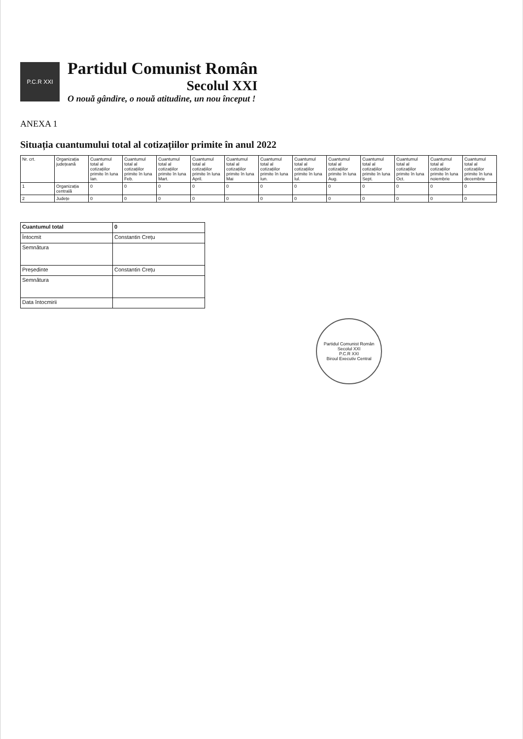P.C.R XXI
Partidul Comunist Român
Secolul XXI
O nouă gândire, o nouă atitudine, un nou început !
ANEXA 1
Situația cuantumului total al cotizațiilor primite în anul 2022
| Nr. crt. | Organizația județeană | Cuantumul total al cotizațiilor primite în luna Ian. | Cuantumul total al cotizațiilor primite în luna Feb. | Cuantumul total al cotizațiilor primite în luna Mart. | Cuantumul total al cotizațiilor primite în luna April. | Cuantumul total al cotizațiilor primite în luna Mai | Cuantumul total al cotizațiilor primite în luna Iun. | Cuantumul total al cotizațiilor primite în luna Iul. | Cuantumul total al cotizațiilor primite în luna Aug. | Cuantumul total al cotizațiilor primite în luna Sept. | Cuantumul total al cotizațiilor primite în luna Oct. | Cuantumul total al cotizațiilor primite în luna noiembrie | Cuantumul total al cotizațiilor primite în luna decembrie |
| --- | --- | --- | --- | --- | --- | --- | --- | --- | --- | --- | --- | --- | --- |
| 1 | Organizația centrală | 0 | 0 | 0 | 0 | 0 | 0 | 0 | 0 | 0 | 0 | 0 | 0 |
| 2 | Județe | 0 | 0 | 0 | 0 | 0 | 0 | 0 | 0 | 0 | 0 | 0 | 0 |
| Cuantumul total | 0 |
| Întocmit | Constantin Crețu |
| Semnătura | |
| Președinte | Constantin Crețu |
| Semnătura | |
| Data întocmirii | |
Partidul Comunist Român Secolul XXI
P.C.R XXI
Biroul Executiv Central